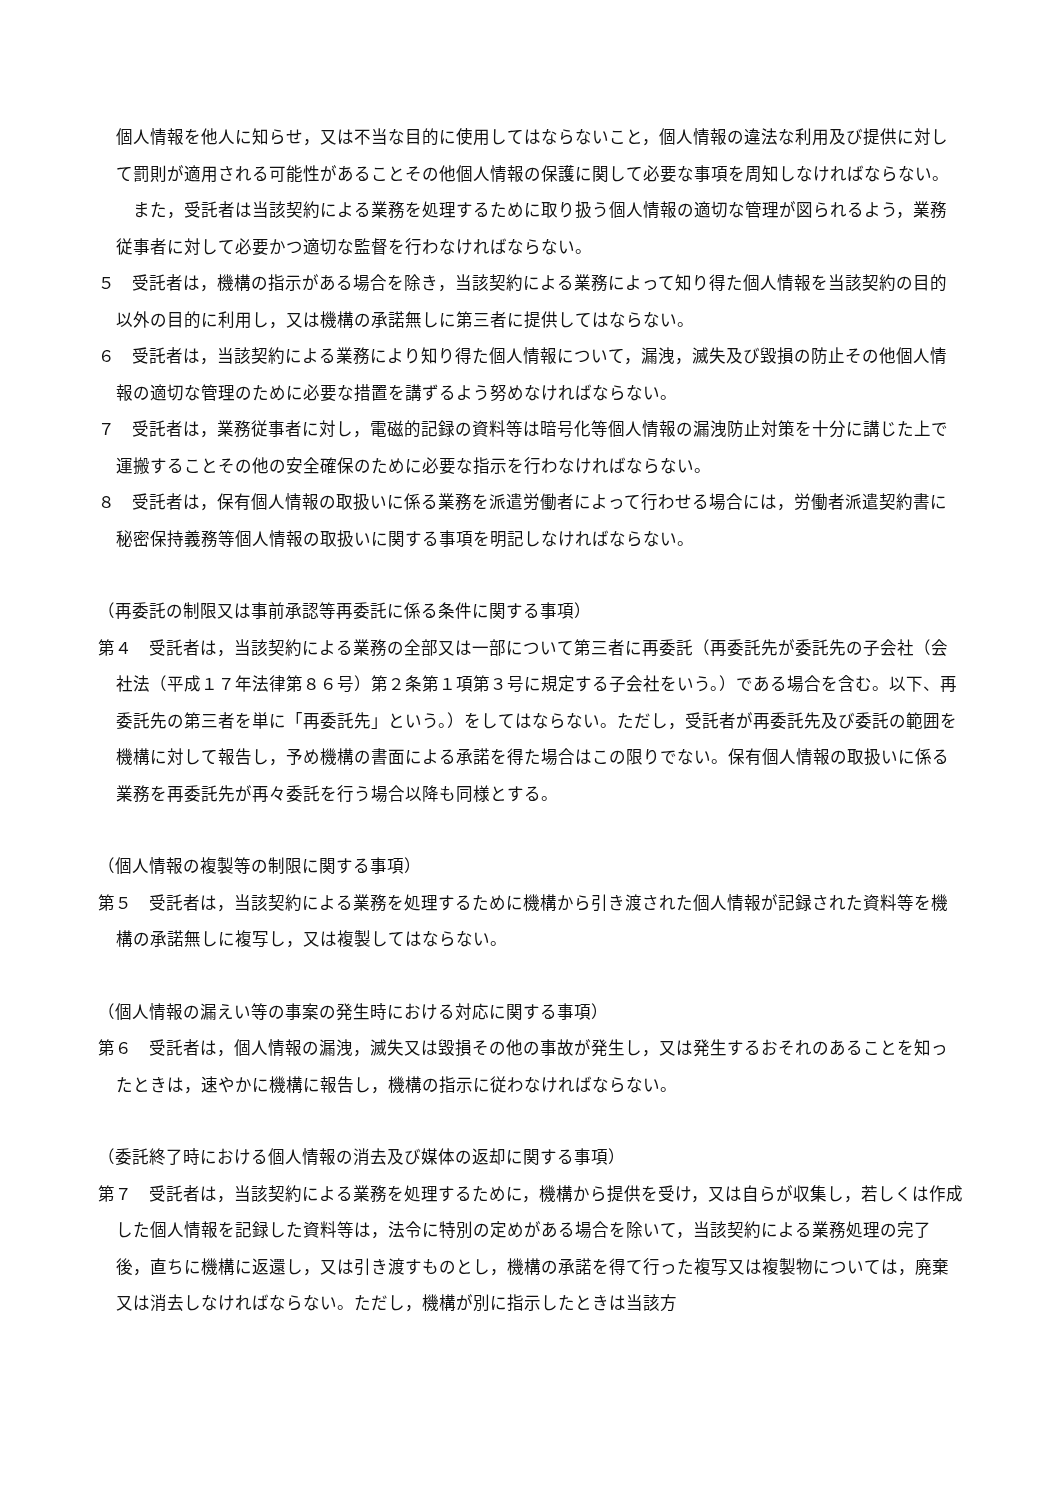個人情報を他人に知らせ，又は不当な目的に使用してはならないこと，個人情報の違法な利用及び提供に対して罰則が適用される可能性があることその他個人情報の保護に関して必要な事項を周知しなければならない。
　また，受託者は当該契約による業務を処理するために取り扱う個人情報の適切な管理が図られるよう，業務従事者に対して必要かつ適切な監督を行わなければならない。
５　受託者は，機構の指示がある場合を除き，当該契約による業務によって知り得た個人情報を当該契約の目的以外の目的に利用し，又は機構の承諾無しに第三者に提供してはならない。
６　受託者は，当該契約による業務により知り得た個人情報について，漏洩，滅失及び毀損の防止その他個人情報の適切な管理のために必要な措置を講ずるよう努めなければならない。
７　受託者は，業務従事者に対し，電磁的記録の資料等は暗号化等個人情報の漏洩防止対策を十分に講じた上で運搬することその他の安全確保のために必要な指示を行わなければならない。
８　受託者は，保有個人情報の取扱いに係る業務を派遣労働者によって行わせる場合には，労働者派遣契約書に秘密保持義務等個人情報の取扱いに関する事項を明記しなければならない。
（再委託の制限又は事前承認等再委託に係る条件に関する事項）
第４　受託者は，当該契約による業務の全部又は一部について第三者に再委託（再委託先が委託先の子会社（会社法（平成１７年法律第８６号）第２条第１項第３号に規定する子会社をいう。）である場合を含む。以下、再委託先の第三者を単に「再委託先」という。）をしてはならない。ただし，受託者が再委託先及び委託の範囲を機構に対して報告し，予め機構の書面による承諾を得た場合はこの限りでない。保有個人情報の取扱いに係る業務を再委託先が再々委託を行う場合以降も同様とする。
（個人情報の複製等の制限に関する事項）
第５　受託者は，当該契約による業務を処理するために機構から引き渡された個人情報が記録された資料等を機構の承諾無しに複写し，又は複製してはならない。
（個人情報の漏えい等の事案の発生時における対応に関する事項）
第６　受託者は，個人情報の漏洩，滅失又は毀損その他の事故が発生し，又は発生するおそれのあることを知ったときは，速やかに機構に報告し，機構の指示に従わなければならない。
（委託終了時における個人情報の消去及び媒体の返却に関する事項）
第７　受託者は，当該契約による業務を処理するために，機構から提供を受け，又は自らが収集し，若しくは作成した個人情報を記録した資料等は，法令に特別の定めがある場合を除いて，当該契約による業務処理の完了後，直ちに機構に返還し，又は引き渡すものとし，機構の承諾を得て行った複写又は複製物については，廃棄又は消去しなければならない。ただし，機構が別に指示したときは当該方